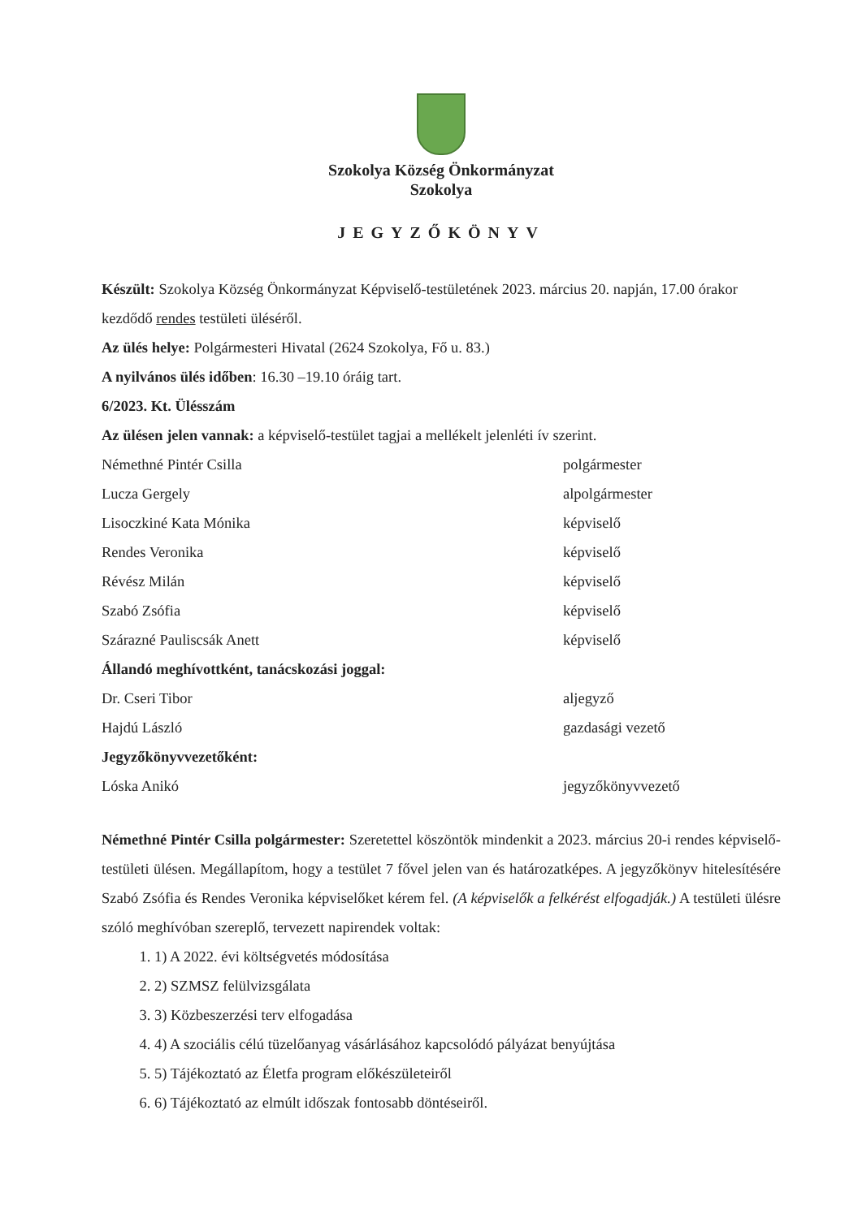Szokolya Község Önkormányzat
Szokolya
JEGYZŐKÖNYV
Készült: Szokolya Község Önkormányzat Képviselő-testületének 2023. március 20. napján, 17.00 órakor kezdődő rendes testületi üléséről.
Az ülés helye: Polgármesteri Hivatal (2624 Szokolya, Fő u. 83.)
A nyilvános ülés időben: 16.30 –19.10 óráig tart.
6/2023. Kt. Ülésszám
Az ülésen jelen vannak: a képviselő-testület tagjai a mellékelt jelenléti ív szerint.
Némethné Pintér Csilla polgármester
Lucza Gergely alpolgármester
Lisoczkiné Kata Mónika képviselő
Rendes Veronika képviselő
Révész Milán képviselő
Szabó Zsófia képviselő
Szárazné Pauliscsák Anett képviselő
Állandó meghívottként, tanácskozási joggal:
Dr. Cseri Tibor aljegyző
Hajdú László gazdasági vezető
Jegyzőkönyvvezetőként:
Lóska Anikó jegyzőkönyvvezető
Némethné Pintér Csilla polgármester: Szeretettel köszöntök mindenkit a 2023. március 20-i rendes képviselő-testületi ülésen. Megállapítom, hogy a testület 7 fővel jelen van és határozatképes. A jegyzőkönyv hitelesítésére Szabó Zsófia és Rendes Veronika képviselőket kérem fel. (A képviselők a felkérést elfogadják.) A testületi ülésre szóló meghívóban szereplő, tervezett napirendek voltak:
1) A 2022. évi költségvetés módosítása
2) SZMSZ felülvizsgálata
3) Közbeszerzési terv elfogadása
4) A szociális célú tüzelőanyag vásárlásához kapcsolódó pályázat benyújtása
5) Tájékoztató az Életfa program előkészületeiről
6) Tájékoztató az elmúlt időszak fontosabb döntéseiről.